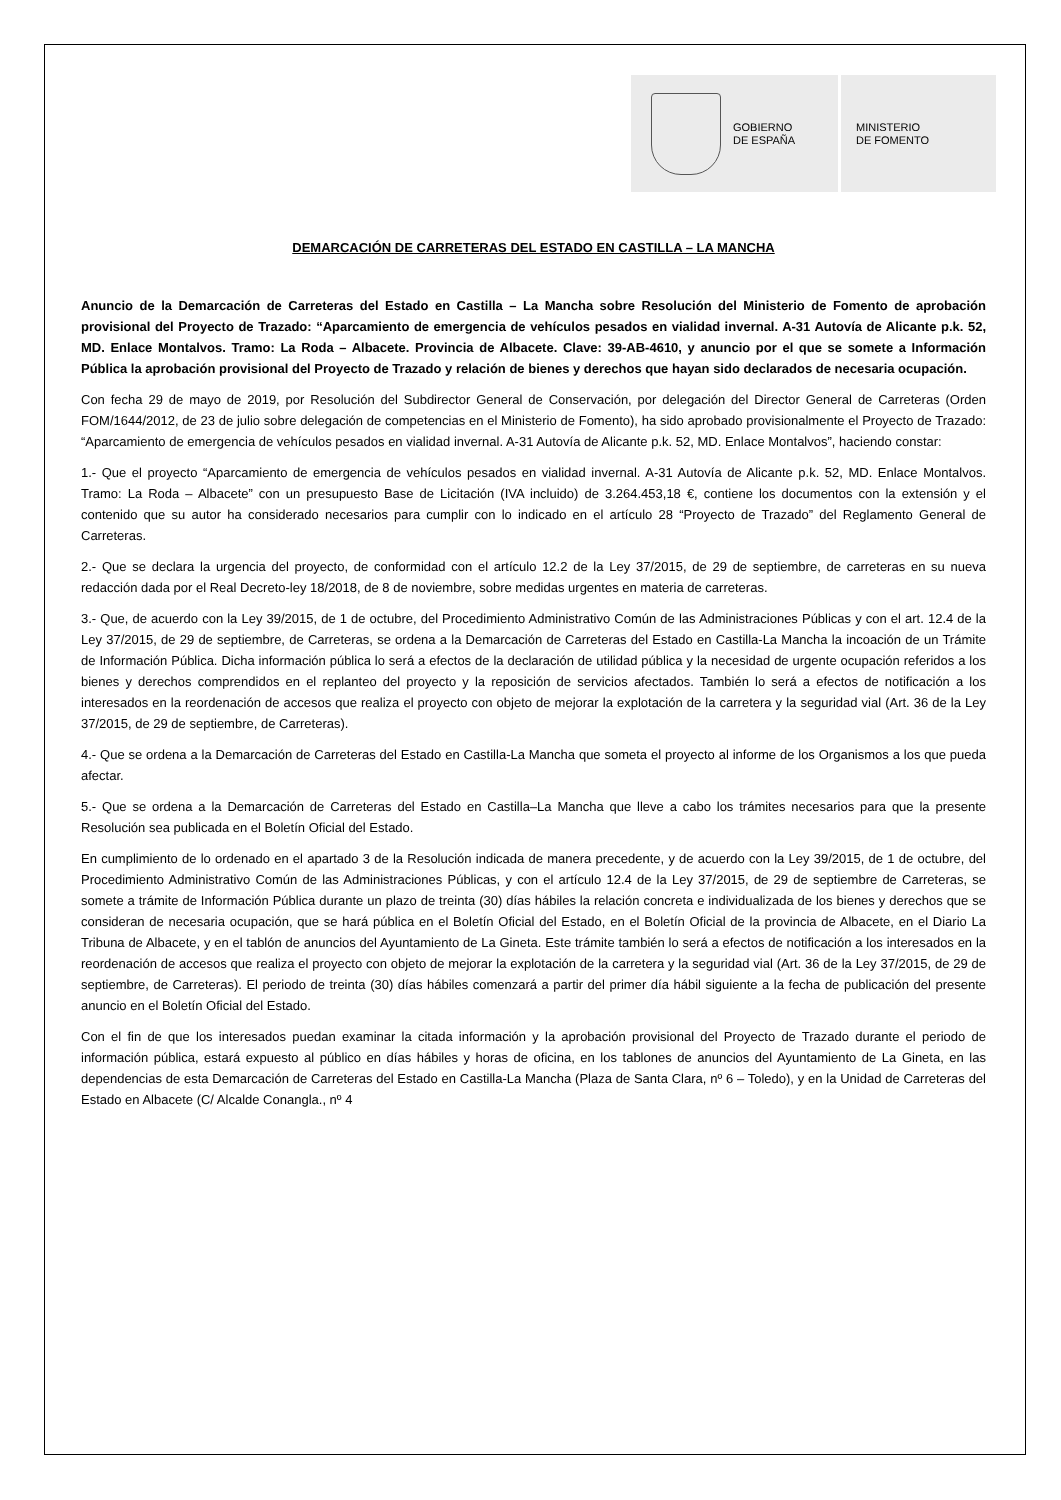GOBIERNO
DE ESPAÑA
MINISTERIO
DE FOMENTO
DEMARCACIÓN DE CARRETERAS DEL ESTADO EN CASTILLA – LA MANCHA
Anuncio de la Demarcación de Carreteras del Estado en Castilla – La Mancha sobre Resolución del Ministerio de Fomento de aprobación provisional del Proyecto de Trazado: “Aparcamiento de emergencia de vehículos pesados en vialidad invernal. A-31 Autovía de Alicante p.k. 52, MD. Enlace Montalvos. Tramo: La Roda – Albacete. Provincia de Albacete. Clave: 39-AB-4610, y anuncio por el que se somete a Información Pública la aprobación provisional del Proyecto de Trazado y relación de bienes y derechos que hayan sido declarados de necesaria ocupación.
Con fecha 29 de mayo de 2019, por Resolución del Subdirector General de Conservación, por delegación del Director General de Carreteras (Orden FOM/1644/2012, de 23 de julio sobre delegación de competencias en el Ministerio de Fomento), ha sido aprobado provisionalmente el Proyecto de Trazado: “Aparcamiento de emergencia de vehículos pesados en vialidad invernal. A-31 Autovía de Alicante p.k. 52, MD. Enlace Montalvos”, haciendo constar:
1.- Que el proyecto “Aparcamiento de emergencia de vehículos pesados en vialidad invernal. A-31 Autovía de Alicante p.k. 52, MD. Enlace Montalvos. Tramo: La Roda – Albacete” con un presupuesto Base de Licitación (IVA incluido) de 3.264.453,18 €, contiene los documentos con la extensión y el contenido que su autor ha considerado necesarios para cumplir con lo indicado en el artículo 28 “Proyecto de Trazado” del Reglamento General de Carreteras.
2.- Que se declara la urgencia del proyecto, de conformidad con el artículo 12.2 de la Ley 37/2015, de 29 de septiembre, de carreteras en su nueva redacción dada por el Real Decreto-ley 18/2018, de 8 de noviembre, sobre medidas urgentes en materia de carreteras.
3.- Que, de acuerdo con la Ley 39/2015, de 1 de octubre, del Procedimiento Administrativo Común de las Administraciones Públicas y con el art. 12.4 de la Ley 37/2015, de 29 de septiembre, de Carreteras, se ordena a la Demarcación de Carreteras del Estado en Castilla-La Mancha la incoación de un Trámite de Información Pública. Dicha información pública lo será a efectos de la declaración de utilidad pública y la necesidad de urgente ocupación referidos a los bienes y derechos comprendidos en el replanteo del proyecto y la reposición de servicios afectados. También lo será a efectos de notificación a los interesados en la reordenación de accesos que realiza el proyecto con objeto de mejorar la explotación de la carretera y la seguridad vial (Art. 36 de la Ley 37/2015, de 29 de septiembre, de Carreteras).
4.- Que se ordena a la Demarcación de Carreteras del Estado en Castilla-La Mancha que someta el proyecto al informe de los Organismos a los que pueda afectar.
5.- Que se ordena a la Demarcación de Carreteras del Estado en Castilla–La Mancha que lleve a cabo los trámites necesarios para que la presente Resolución sea publicada en el Boletín Oficial del Estado.
En cumplimiento de lo ordenado en el apartado 3 de la Resolución indicada de manera precedente, y de acuerdo con la Ley 39/2015, de 1 de octubre, del Procedimiento Administrativo Común de las Administraciones Públicas, y con el artículo 12.4 de la Ley 37/2015, de 29 de septiembre de Carreteras, se somete a trámite de Información Pública durante un plazo de treinta (30) días hábiles la relación concreta e individualizada de los bienes y derechos que se consideran de necesaria ocupación, que se hará pública en el Boletín Oficial del Estado, en el Boletín Oficial de la provincia de Albacete, en el Diario La Tribuna de Albacete, y en el tablón de anuncios del Ayuntamiento de La Gineta. Este trámite también lo será a efectos de notificación a los interesados en la reordenación de accesos que realiza el proyecto con objeto de mejorar la explotación de la carretera y la seguridad vial (Art. 36 de la Ley 37/2015, de 29 de septiembre, de Carreteras). El periodo de treinta (30) días hábiles comenzará a partir del primer día hábil siguiente a la fecha de publicación del presente anuncio en el Boletín Oficial del Estado.
Con el fin de que los interesados puedan examinar la citada información y la aprobación provisional del Proyecto de Trazado durante el periodo de información pública, estará expuesto al público en días hábiles y horas de oficina, en los tablones de anuncios del Ayuntamiento de La Gineta, en las dependencias de esta Demarcación de Carreteras del Estado en Castilla-La Mancha (Plaza de Santa Clara, nº 6 – Toledo), y en la Unidad de Carreteras del Estado en Albacete (C/ Alcalde Conangla., nº 4